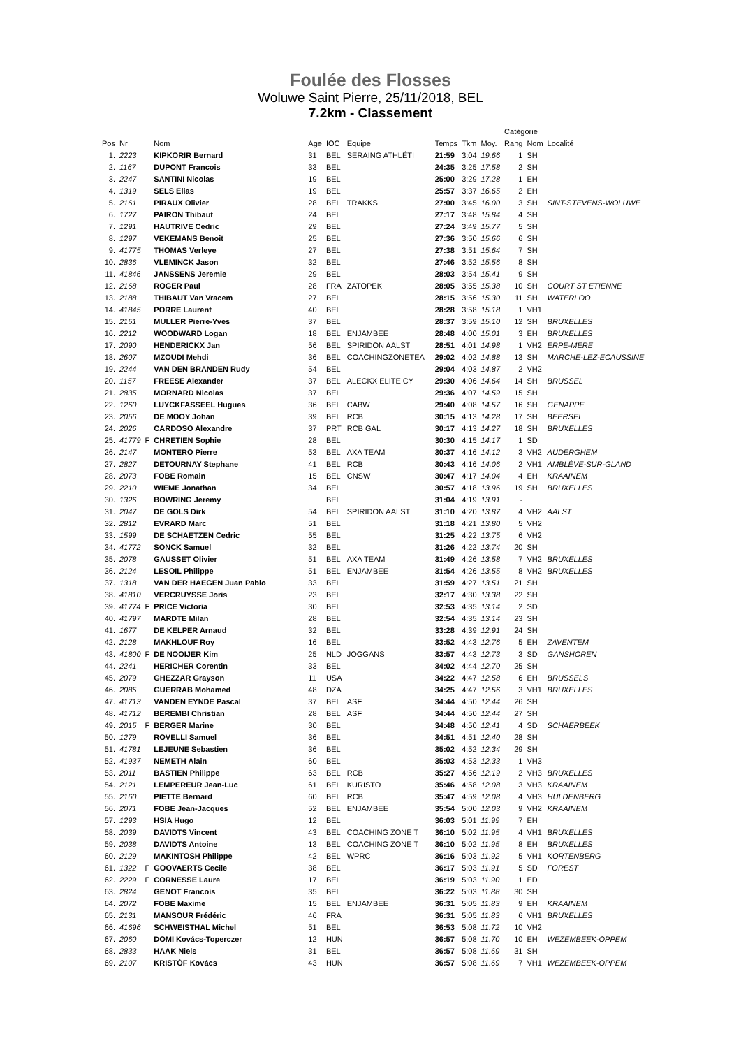Foulée des Flosses
Woluwe Saint Pierre, 25/11/2018, BEL
7.2km - Classement
| | | | | | | | | | | Catégorie | | |
| --- | --- | --- | --- | --- | --- | --- | --- | --- | --- | --- | --- | --- |
| Pos | Nr | | Nom | Age | IOC | Equipe | Temps | Tkm | Moy. | Rang | Nom | Localité |
| 1. | 2223 | | KIPKORIR Bernard | 31 | BEL | SERAING ATHLÉTI | 21:59 | 3:04 | 19.66 | 1 | SH | |
| 2. | 1167 | | DUPONT Francois | 33 | BEL | | 24:35 | 3:25 | 17.58 | 2 | SH | |
| 3. | 2247 | | SANTINI Nicolas | 19 | BEL | | 25:00 | 3:29 | 17.28 | 1 | EH | |
| 4. | 1319 | | SELS Elias | 19 | BEL | | 25:57 | 3:37 | 16.65 | 2 | EH | |
| 5. | 2161 | | PIRAUX Olivier | 28 | BEL | TRAKKS | 27:00 | 3:45 | 16.00 | 3 | SH | SINT-STEVENS-WOLUWE |
| 6. | 1727 | | PAIRON Thibaut | 24 | BEL | | 27:17 | 3:48 | 15.84 | 4 | SH | |
| 7. | 1291 | | HAUTRIVE Cedric | 29 | BEL | | 27:24 | 3:49 | 15.77 | 5 | SH | |
| 8. | 1297 | | VEKEMANS Benoit | 25 | BEL | | 27:36 | 3:50 | 15.66 | 6 | SH | |
| 9. | 41775 | | THOMAS Verleye | 27 | BEL | | 27:38 | 3:51 | 15.64 | 7 | SH | |
| 10. | 2836 | | VLEMINCK Jason | 32 | BEL | | 27:46 | 3:52 | 15.56 | 8 | SH | |
| 11. | 41846 | | JANSSENS Jeremie | 29 | BEL | | 28:03 | 3:54 | 15.41 | 9 | SH | |
| 12. | 2168 | | ROGER Paul | 28 | FRA | ZATOPEK | 28:05 | 3:55 | 15.38 | 10 | SH | COURT ST ETIENNE |
| 13. | 2188 | | THIBAUT Van Vracem | 27 | BEL | | 28:15 | 3:56 | 15.30 | 11 | SH | WATERLOO |
| 14. | 41845 | | PORRE Laurent | 40 | BEL | | 28:28 | 3:58 | 15.18 | 1 | VH1 | |
| 15. | 2151 | | MULLER Pierre-Yves | 37 | BEL | | 28:37 | 3:59 | 15.10 | 12 | SH | BRUXELLES |
| 16. | 2212 | | WOODWARD Logan | 18 | BEL | ENJAMBEE | 28:48 | 4:00 | 15.01 | 3 | EH | BRUXELLES |
| 17. | 2090 | | HENDERICKX Jan | 56 | BEL | SPIRIDON AALST | 28:51 | 4:01 | 14.98 | 1 | VH2 | ERPE-MERE |
| 18. | 2607 | | MZOUDI Mehdi | 36 | BEL | COACHINGZONETEA | 29:02 | 4:02 | 14.88 | 13 | SH | MARCHE-LEZ-ECAUSSINE |
| 19. | 2244 | | VAN DEN BRANDEN Rudy | 54 | BEL | | 29:04 | 4:03 | 14.87 | 2 | VH2 | |
| 20. | 1157 | | FREESE Alexander | 37 | BEL | ALECKX ELITE CY | 29:30 | 4:06 | 14.64 | 14 | SH | BRUSSEL |
| 21. | 2835 | | MORNARD Nicolas | 37 | BEL | | 29:36 | 4:07 | 14.59 | 15 | SH | |
| 22. | 1260 | | LUYCKFASSEEL Hugues | 36 | BEL | CABW | 29:40 | 4:08 | 14.57 | 16 | SH | GENAPPE |
| 23. | 2056 | | DE MOOY Johan | 39 | BEL | RCB | 30:15 | 4:13 | 14.28 | 17 | SH | BEERSEL |
| 24. | 2026 | | CARDOSO Alexandre | 37 | PRT | RCB GAL | 30:17 | 4:13 | 14.27 | 18 | SH | BRUXELLES |
| 25. | 41779 | F | CHRETIEN Sophie | 28 | BEL | | 30:30 | 4:15 | 14.17 | 1 | SD | |
| 26. | 2147 | | MONTERO Pierre | 53 | BEL | AXA TEAM | 30:37 | 4:16 | 14.12 | 3 | VH2 | AUDERGHEM |
| 27. | 2827 | | DETOURNAY Stephane | 41 | BEL | RCB | 30:43 | 4:16 | 14.06 | 2 | VH1 | AMBLÈVE-SUR-GLAND |
| 28. | 2073 | | FOBE Romain | 15 | BEL | CNSW | 30:47 | 4:17 | 14.04 | 4 | EH | KRAAINEM |
| 29. | 2210 | | WIEME Jonathan | 34 | BEL | | 30:57 | 4:18 | 13.96 | 19 | SH | BRUXELLES |
| 30. | 1326 | | BOWRING Jeremy | | BEL | | 31:04 | 4:19 | 13.91 | - | | |
| 31. | 2047 | | DE GOLS Dirk | 54 | BEL | SPIRIDON AALST | 31:10 | 4:20 | 13.87 | 4 | VH2 | AALST |
| 32. | 2812 | | EVRARD Marc | 51 | BEL | | 31:18 | 4:21 | 13.80 | 5 | VH2 | |
| 33. | 1599 | | DE SCHAETZEN Cedric | 55 | BEL | | 31:25 | 4:22 | 13.75 | 6 | VH2 | |
| 34. | 41772 | | SONCK Samuel | 32 | BEL | | 31:26 | 4:22 | 13.74 | 20 | SH | |
| 35. | 2078 | | GAUSSET Olivier | 51 | BEL | AXA TEAM | 31:49 | 4:26 | 13.58 | 7 | VH2 | BRUXELLES |
| 36. | 2124 | | LESOIL Philippe | 51 | BEL | ENJAMBEE | 31:54 | 4:26 | 13.55 | 8 | VH2 | BRUXELLES |
| 37. | 1318 | | VAN DER HAEGEN Juan Pablo | 33 | BEL | | 31:59 | 4:27 | 13.51 | 21 | SH | |
| 38. | 41810 | | VERCRUYSSE Joris | 23 | BEL | | 32:17 | 4:30 | 13.38 | 22 | SH | |
| 39. | 41774 | F | PRICE Victoria | 30 | BEL | | 32:53 | 4:35 | 13.14 | 2 | SD | |
| 40. | 41797 | | MARDTE Milan | 28 | BEL | | 32:54 | 4:35 | 13.14 | 23 | SH | |
| 41. | 1677 | | DE KELPER Arnaud | 32 | BEL | | 33:28 | 4:39 | 12.91 | 24 | SH | |
| 42. | 2128 | | MAKHLOUF Roy | 16 | BEL | | 33:52 | 4:43 | 12.76 | 5 | EH | ZAVENTEM |
| 43. | 41800 | F | DE NOOIJER Kim | 25 | NLD | JOGGANS | 33:57 | 4:43 | 12.73 | 3 | SD | GANSHOREN |
| 44. | 2241 | | HERICHER Corentin | 33 | BEL | | 34:02 | 4:44 | 12.70 | 25 | SH | |
| 45. | 2079 | | GHEZZAR Grayson | 11 | USA | | 34:22 | 4:47 | 12.58 | 6 | EH | BRUSSELS |
| 46. | 2085 | | GUERRAB Mohamed | 48 | DZA | | 34:25 | 4:47 | 12.56 | 3 | VH1 | BRUXELLES |
| 47. | 41713 | | VANDEN EYNDE Pascal | 37 | BEL | ASF | 34:44 | 4:50 | 12.44 | 26 | SH | |
| 48. | 41712 | | BEREMBI Christian | 28 | BEL | ASF | 34:44 | 4:50 | 12.44 | 27 | SH | |
| 49. | 2015 | F | BERGER Marine | 30 | BEL | | 34:48 | 4:50 | 12.41 | 4 | SD | SCHAERBEEK |
| 50. | 1279 | | ROVELLI Samuel | 36 | BEL | | 34:51 | 4:51 | 12.40 | 28 | SH | |
| 51. | 41781 | | LEJEUNE Sebastien | 36 | BEL | | 35:02 | 4:52 | 12.34 | 29 | SH | |
| 52. | 41937 | | NEMETH Alain | 60 | BEL | | 35:03 | 4:53 | 12.33 | 1 | VH3 | |
| 53. | 2011 | | BASTIEN Philippe | 63 | BEL | RCB | 35:27 | 4:56 | 12.19 | 2 | VH3 | BRUXELLES |
| 54. | 2121 | | LEMPEREUR Jean-Luc | 61 | BEL | KURISTO | 35:46 | 4:58 | 12.08 | 3 | VH3 | KRAAINEM |
| 55. | 2160 | | PIETTE Bernard | 60 | BEL | RCB | 35:47 | 4:59 | 12.08 | 4 | VH3 | HULDENBERG |
| 56. | 2071 | | FOBE Jean-Jacques | 52 | BEL | ENJAMBEE | 35:54 | 5:00 | 12.03 | 9 | VH2 | KRAAINEM |
| 57. | 1293 | | HSIA Hugo | 12 | BEL | | 36:03 | 5:01 | 11.99 | 7 | EH | |
| 58. | 2039 | | DAVIDTS Vincent | 43 | BEL | COACHING ZONE T | 36:10 | 5:02 | 11.95 | 4 | VH1 | BRUXELLES |
| 59. | 2038 | | DAVIDTS Antoine | 13 | BEL | COACHING ZONE T | 36:10 | 5:02 | 11.95 | 8 | EH | BRUXELLES |
| 60. | 2129 | | MAKINTOSH Philippe | 42 | BEL | WPRC | 36:16 | 5:03 | 11.92 | 5 | VH1 | KORTENBERG |
| 61. | 1322 | F | GOOVAERTS Cecile | 38 | BEL | | 36:17 | 5:03 | 11.91 | 5 | SD | FOREST |
| 62. | 2229 | F | CORNESSE Laure | 17 | BEL | | 36:19 | 5:03 | 11.90 | 1 | ED | |
| 63. | 2824 | | GENOT Francois | 35 | BEL | | 36:22 | 5:03 | 11.88 | 30 | SH | |
| 64. | 2072 | | FOBE Maxime | 15 | BEL | ENJAMBEE | 36:31 | 5:05 | 11.83 | 9 | EH | KRAAINEM |
| 65. | 2131 | | MANSOUR Frédéric | 46 | FRA | | 36:31 | 5:05 | 11.83 | 6 | VH1 | BRUXELLES |
| 66. | 41696 | | SCHWEISTHAL Michel | 51 | BEL | | 36:53 | 5:08 | 11.72 | 10 | VH2 | |
| 67. | 2060 | | DOMI Kovács-Toperczer | 12 | HUN | | 36:57 | 5:08 | 11.70 | 10 | EH | WEZEMBEEK-OPPEM |
| 68. | 2833 | | HAAK Niels | 31 | BEL | | 36:57 | 5:08 | 11.69 | 31 | SH | |
| 69. | 2107 | | KRISTÓF Kovács | 43 | HUN | | 36:57 | 5:08 | 11.69 | 7 | VH1 | WEZEMBEEK-OPPEM |